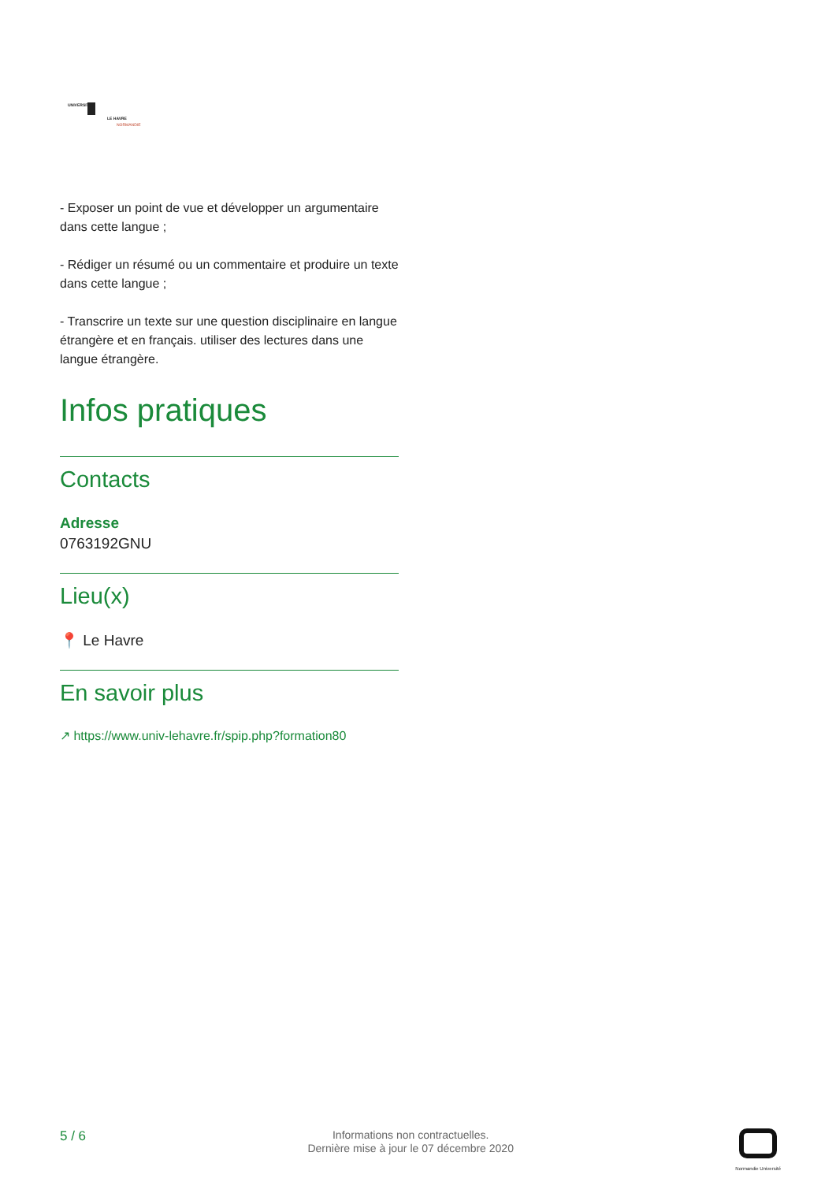UNIVERSITÉ
LE HAVRE
NORMANDIE
- Exposer un point de vue et développer un argumentaire dans cette langue ;
- Rédiger un résumé ou un commentaire et produire un texte dans cette langue ;
- Transcrire un texte sur une question disciplinaire en langue étrangère et en français. utiliser des lectures dans une langue étrangère.
Infos pratiques
Contacts
Adresse
0763192GNU
Lieu(x)
📍 Le Havre
En savoir plus
↗ https://www.univ-lehavre.fr/spip.php?formation80
5 / 6
Informations non contractuelles.
Dernière mise à jour le 07 décembre 2020
Normandie Université